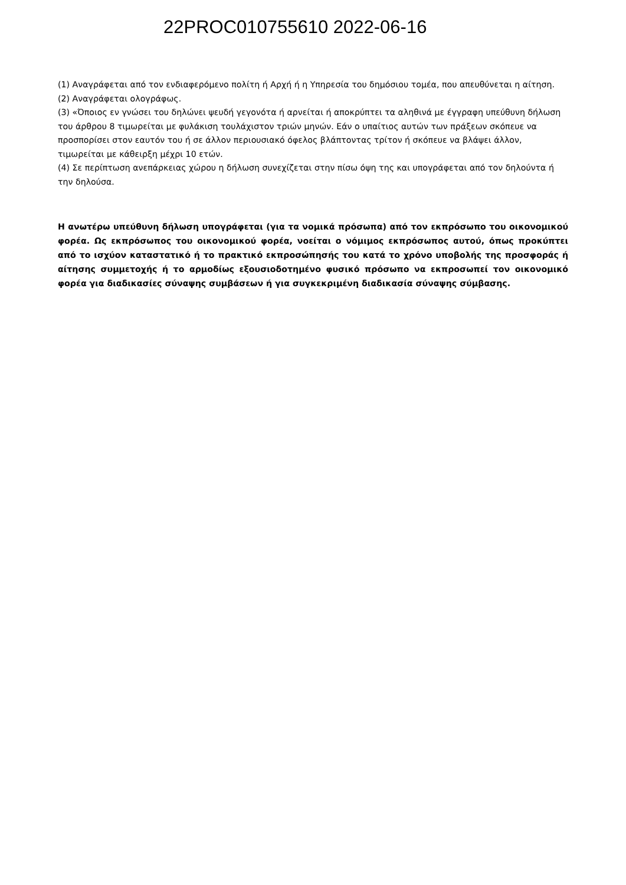22PROC010755610 2022-06-16
(1) Αναγράφεται από τον ενδιαφερόμενο πολίτη ή Αρχή ή η Υπηρεσία του δημόσιου τομέα, που απευθύνεται η αίτηση.
(2) Αναγράφεται ολογράφως.
(3) «Όποιος εν γνώσει του δηλώνει ψευδή γεγονότα ή αρνείται ή αποκρύπτει τα αληθινά με έγγραφη υπεύθυνη δήλωση του άρθρου 8 τιμωρείται με φυλάκιση τουλάχιστον τριών μηνών. Εάν ο υπαίτιος αυτών των πράξεων σκόπευε να προσπορίσει στον εαυτόν του ή σε άλλον περιουσιακό όφελος βλάπτοντας τρίτον ή σκόπευε να βλάψει άλλον, τιμωρείται με κάθειρξη μέχρι 10 ετών.
(4) Σε περίπτωση ανεπάρκειας χώρου η δήλωση συνεχίζεται στην πίσω όψη της και υπογράφεται από τον δηλούντα ή την δηλούσα.
Η ανωτέρω υπεύθυνη δήλωση υπογράφεται (για τα νομικά πρόσωπα) από τον εκπρόσωπο του οικονομικού φορέα. Ως εκπρόσωπος του οικονομικού φορέα, νοείται ο νόμιμος εκπρόσωπος αυτού, όπως προκύπτει από το ισχύον καταστατικό ή το πρακτικό εκπροσώπησής του κατά το χρόνο υποβολής της προσφοράς ή αίτησης συμμετοχής ή το αρμοδίως εξουσιοδοτημένο φυσικό πρόσωπο να εκπροσωπεί τον οικονομικό φορέα για διαδικασίες σύναψης συμβάσεων ή για συγκεκριμένη διαδικασία σύναψης σύμβασης.